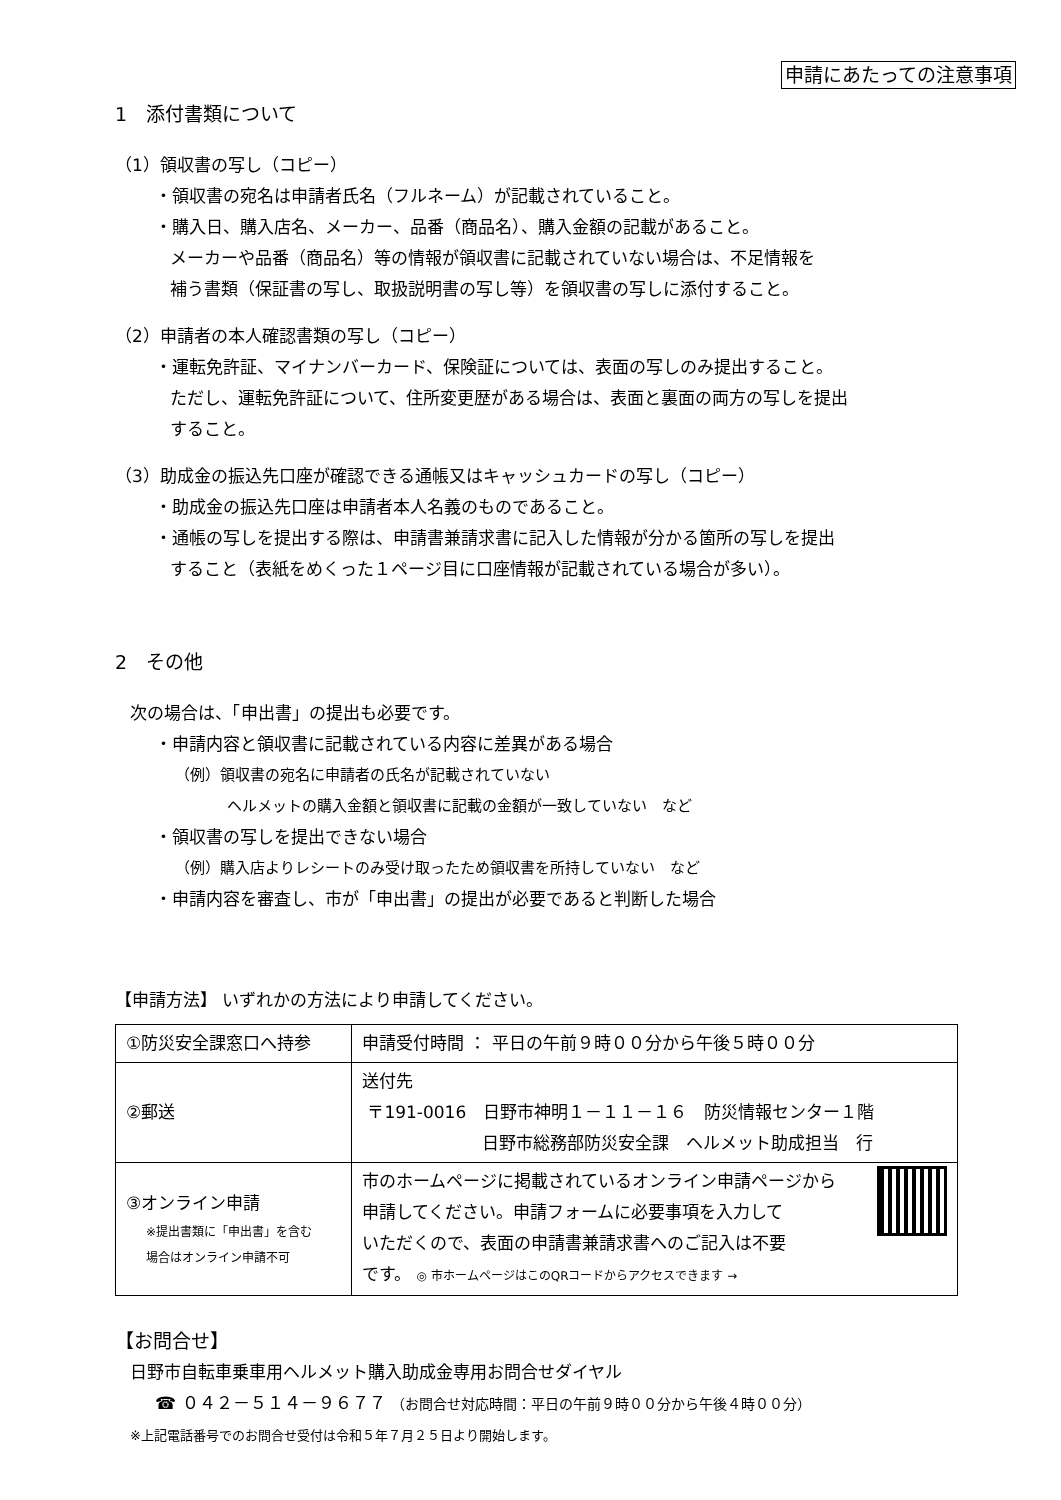申請にあたっての注意事項
1　添付書類について
（1）領収書の写し（コピー）
・領収書の宛名は申請者氏名（フルネーム）が記載されていること。
・購入日、購入店名、メーカー、品番（商品名）、購入金額の記載があること。
メーカーや品番（商品名）等の情報が領収書に記載されていない場合は、不足情報を
補う書類（保証書の写し、取扱説明書の写し等）を領収書の写しに添付すること。
（2）申請者の本人確認書類の写し（コピー）
・運転免許証、マイナンバーカード、保険証については、表面の写しのみ提出すること。
ただし、運転免許証について、住所変更歴がある場合は、表面と裏面の両方の写しを提出
すること。
（3）助成金の振込先口座が確認できる通帳又はキャッシュカードの写し（コピー）
・助成金の振込先口座は申請者本人名義のものであること。
・通帳の写しを提出する際は、申請書兼請求書に記入した情報が分かる箇所の写しを提出
すること（表紙をめくった１ページ目に口座情報が記載されている場合が多い）。
2　その他
次の場合は、「申出書」の提出も必要です。
・申請内容と領収書に記載されている内容に差異がある場合
（例）領収書の宛名に申請者の氏名が記載されていない
ヘルメットの購入金額と領収書に記載の金額が一致していない　など
・領収書の写しを提出できない場合
（例）購入店よりレシートのみ受け取ったため領収書を所持していない　など
・申請内容を審査し、市が「申出書」の提出が必要であると判断した場合
【申請方法】 いずれかの方法により申請してください。
| ①防災安全課窓口へ持参 | 申請受付時間 ： 平日の午前９時００分から午後５時００分 |
| ②郵送 | 送付先 〒191-0016 日野市神明１－１１－１６ 防災情報センター１階 日野市総務部防災安全課 ヘルメット助成担当 行 |
| ③オンライン申請 ※提出書類に「申出書」を含む 場合はオンライン申請不可 | 市のホームページに掲載されているオンライン申請ページから 申請してください。申請フォームに必要事項を入力して いただくので、表面の申請書兼請求書へのご記入は不要 です。 ◎ 市ホームページはこのQRコードからアクセスできます → |
【お問合せ】
日野市自転車乗車用ヘルメット購入助成金専用お問合せダイヤル
☎ ０４２－５１４－９６７７ （お問合せ対応時間：平日の午前９時００分から午後４時００分）
※上記電話番号でのお問合せ受付は令和５年７月２５日より開始します。